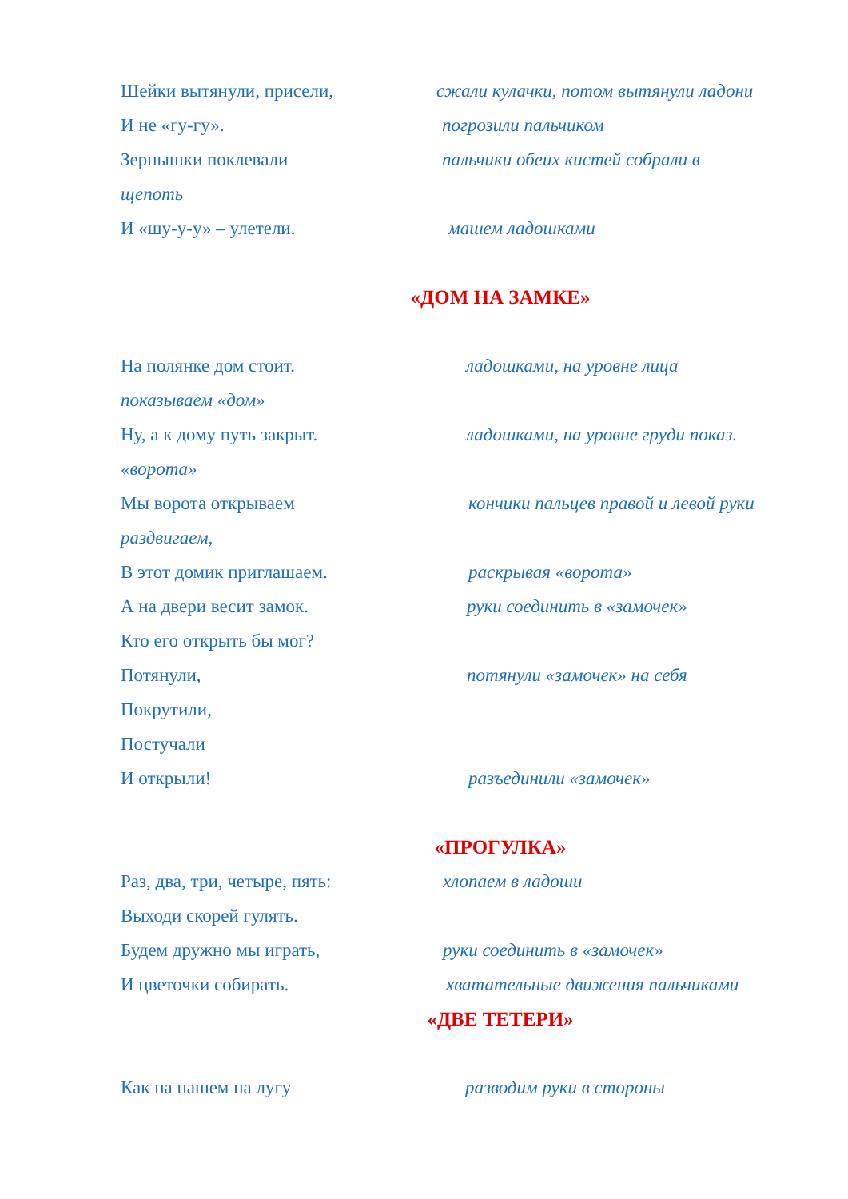Шейки вытянули, присели, сжали кулачки, потом вытянули ладони
И не «гу-гу». погрозили пальчиком
Зернышки поклевали пальчики обеих кистей собрали в
щепоть
И «шу-у-у» – улетели. машем ладошками
«ДОМ НА ЗАМКЕ»
На полянке дом стоит. ладошками, на уровне лица
показываем «дом»
Ну, а к дому путь закрыт. ладошками, на уровне груди показ.
«ворота»
Мы ворота открываем кончики пальцев правой и левой руки
раздвигаем,
В этот домик приглашаем. раскрывая «ворота»
А на двери весит замок. руки соединить в «замочек»
Кто его открыть бы мог?
Потянули, потянули «замочек» на себя
Покрутили,
Постучали
И открыли! разъединили «замочек»
«ПРОГУЛКА»
Раз, два, три, четыре, пять: хлопаем в ладоши
Выходи скорей гулять.
Будем дружно мы играть, руки соединить в «замочек»
И цветочки собирать. хватательные движения пальчиками
«ДВЕ ТЕТЕРИ»
Как на нашем на лугу разводим руки в стороны